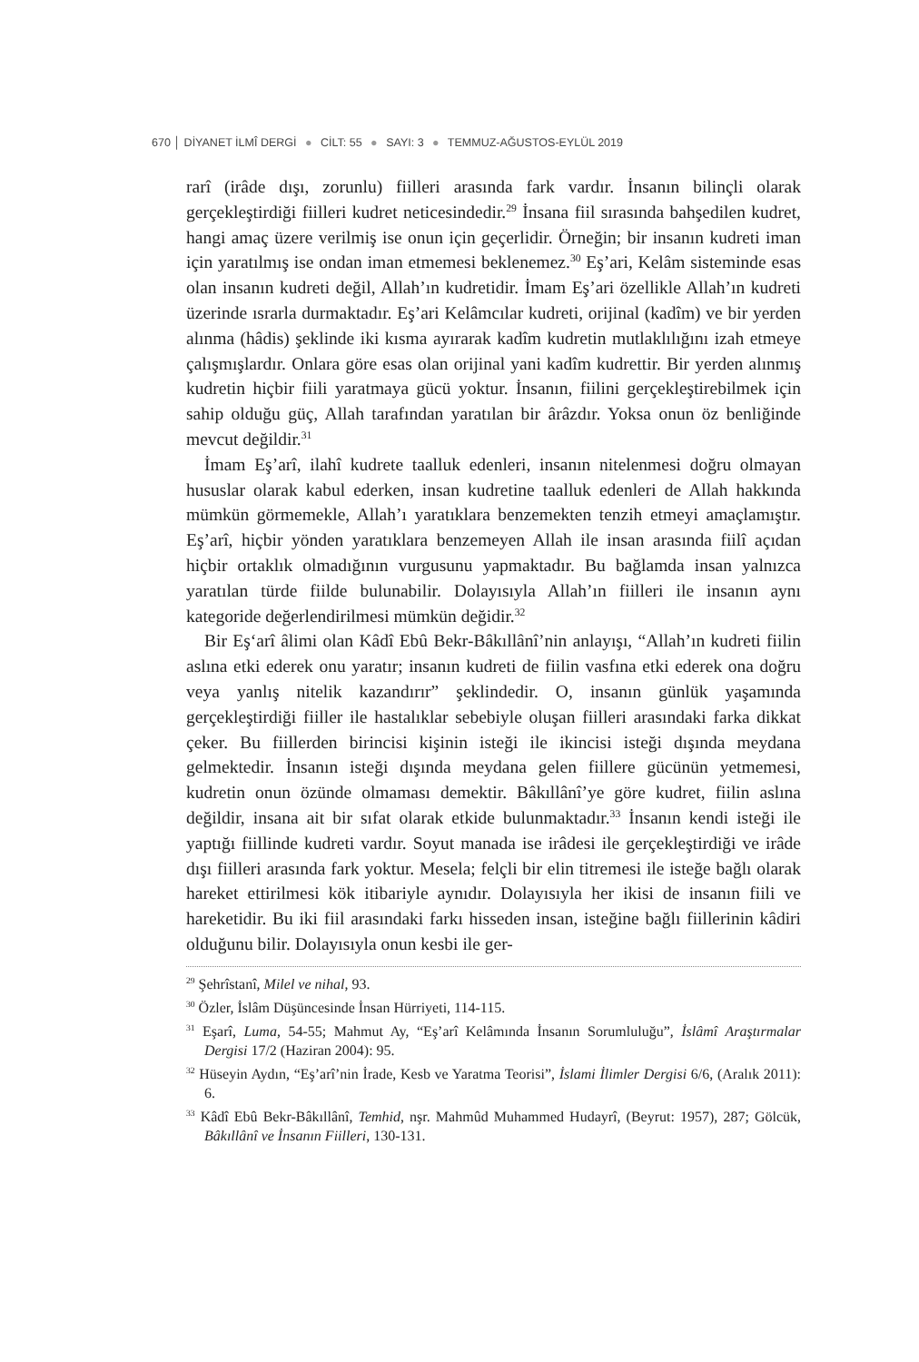670 │ DİYANET İLMÎ DERGİ ● CİLT: 55 ● SAYI: 3 ● TEMMUZ-AĞUSTOS-EYLÜL 2019
rarî (irâde dışı, zorunlu) fiilleri arasında fark vardır. İnsanın bilinçli olarak gerçekleştirdiği fiilleri kudret neticesindedir.<sup>29</sup> İnsana fiil sırasında bahşedilen kudret, hangi amaç üzere verilmiş ise onun için geçerlidir. Örneğin; bir insanın kudreti iman için yaratılmış ise ondan iman etmemesi beklenemez.<sup>30</sup> Eş’ari, Kelâm sisteminde esas olan insanın kudreti değil, Allah’ın kudretidir. İmam Eş’ari özellikle Allah’ın kudreti üzerinde ısrarla durmaktadır. Eş’ari Kelâmcılar kudreti, orijinal (kadîm) ve bir yerden alınma (hâdis) şeklinde iki kısma ayırarak kadîm kudretin mutlaklılığını izah etmeye çalışmışlardır. Onlara göre esas olan orijinal yani kadîm kudrettir. Bir yerden alınmış kudretin hiçbir fiili yaratmaya gücü yoktur. İnsanın, fiilini gerçekleştirebilmek için sahip olduğu güç, Allah tarafından yaratılan bir ârâzdır. Yoksa onun öz benliğinde mevcut değildir.<sup>31</sup>
İmam Eş’arî, ilahî kudrete taalluk edenleri, insanın nitelenmesi doğru olmayan hususlar olarak kabul ederken, insan kudretine taalluk edenleri de Allah hakkında mümkün görmemekle, Allah’ı yaratıklara benzemekten tenzih etmeyi amaçlamıştır. Eş’arî, hiçbir yönden yaratıklara benzemeyen Allah ile insan arasında fiilî açıdan hiçbir ortaklık olmadığının vurgusunu yapmaktadır. Bu bağlamda insan yalnızca yaratılan türde fiilde bulunabilir. Dolayısıyla Allah’ın fiilleri ile insanın aynı kategoride değerlendirilmesi mümkün değidir.<sup>32</sup>
Bir Eş‘arî âlimi olan Kâdî Ebû Bekr-Bâkıllânî’nin anlayışı, “Allah’ın kudreti fiilin aslına etki ederek onu yaratır; insanın kudreti de fiilin vasfına etki ederek ona doğru veya yanlış nitelik kazandırır” şeklindedir. O, insanın günlük yaşamında gerçekleştirdiği fiiller ile hastalıklar sebebiyle oluşan fiilleri arasındaki farka dikkat çeker. Bu fiillerden birincisi kişinin isteği ile ikincisi isteği dışında meydana gelmektedir. İnsanın isteği dışında meydana gelen fiillere gücünün yetmemesi, kudretin onun özünde olmaması demektir. Bâkıllânî’ye göre kudret, fiilin aslına değildir, insana ait bir sıfat olarak etkide bulunmaktadır.<sup>33</sup> İnsanın kendi isteği ile yaptığı fiillinde kudreti vardır. Soyut manada ise irâdesi ile gerçekleştirdiği ve irâde dışı fiilleri arasında fark yoktur. Mesela; felçli bir elin titremesi ile isteğe bağlı olarak hareket ettirilmesi kök itibariyle aynıdır. Dolayısıyla her ikisi de insanın fiili ve hareketidir. Bu iki fiil arasındaki farkı hisseden insan, isteğine bağlı fiillerinin kâdiri olduğunu bilir. Dolayısıyla onun kesbi ile ger-
<sup>29</sup> Şehrîstanî, Milel ve nihal, 93.
<sup>30</sup> Özler, İslâm Düşüncesinde İnsan Hürriyeti, 114-115.
<sup>31</sup> Eşarî, Luma, 54-55; Mahmut Ay, “Eş’arî Kelâmında İnsanın Sorumluluğu”, İslâmî Araştırmalar Dergisi 17/2 (Haziran 2004): 95.
<sup>32</sup> Hüseyin Aydın, “Eş’arî’nin İrade, Kesb ve Yaratma Teorisi”, İslami İlimler Dergisi 6/6, (Aralık 2011): 6.
<sup>33</sup> Kâdî Ebû Bekr-Bâkıllânî, Temhid, nşr. Mahmûd Muhammed Hudayrî, (Beyrut: 1957), 287; Gölcük, Bâkıllânî ve İnsanın Fiilleri, 130-131.